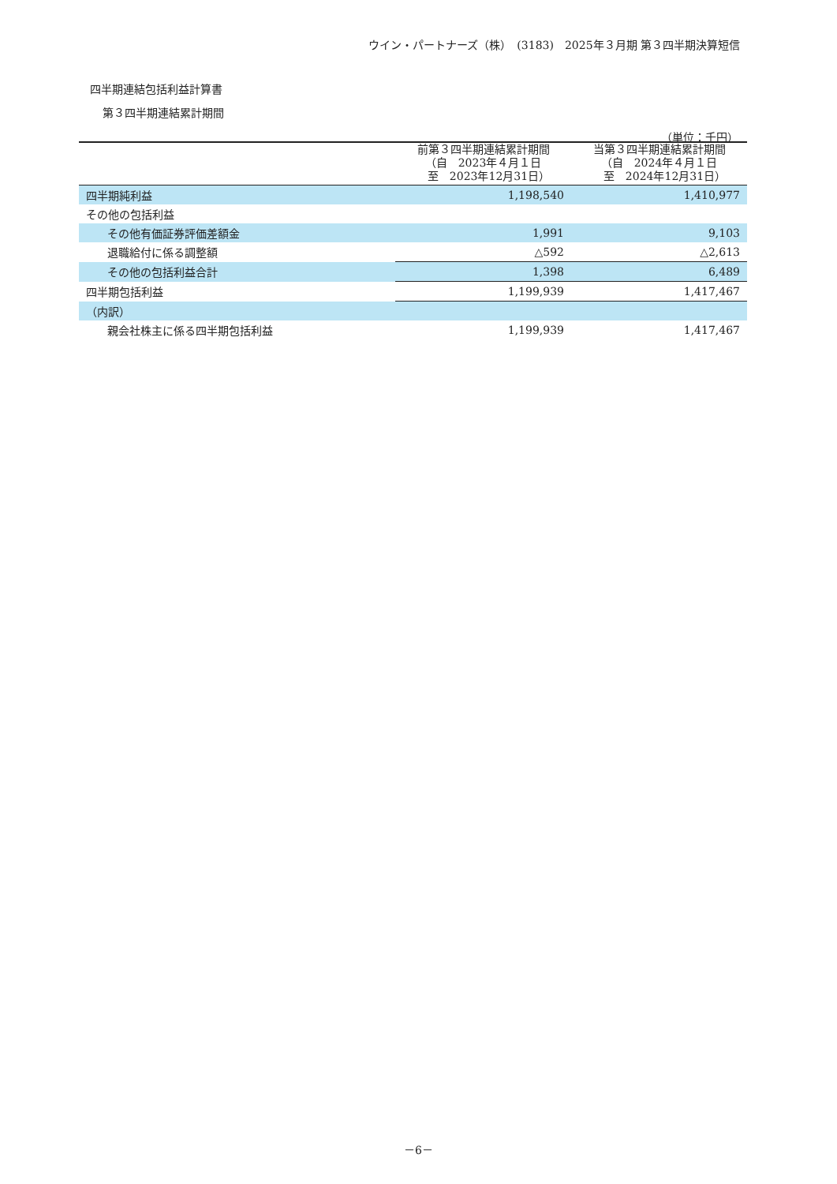ウイン・パートナーズ（株）　(3183)　2025年３月期 第３四半期決算短信
四半期連結包括利益計算書
第３四半期連結累計期間
（単位：千円）
| | 前第３四半期連結累計期間 （自 2023年４月１日 至 2023年12月31日） | 当第３四半期連結累計期間 （自 2024年４月１日 至 2024年12月31日） |
| --- | --- | --- |
| 四半期純利益 | 1,198,540 | 1,410,977 |
| その他の包括利益 | | |
| その他有価証券評価差額金 | 1,991 | 9,103 |
| 退職給付に係る調整額 | △592 | △2,613 |
| その他の包括利益合計 | 1,398 | 6,489 |
| 四半期包括利益 | 1,199,939 | 1,417,467 |
| （内訳） | | |
| 親会社株主に係る四半期包括利益 | 1,199,939 | 1,417,467 |
－6－